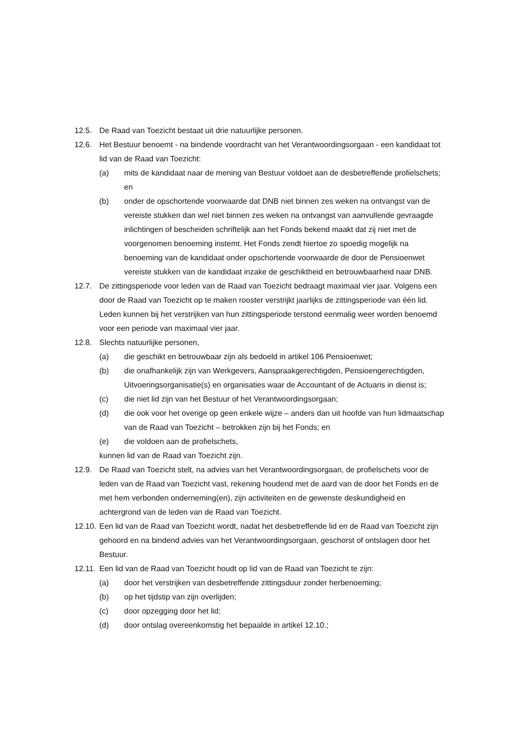12.5. De Raad van Toezicht bestaat uit drie natuurlijke personen.
12.6. Het Bestuur benoemt - na bindende voordracht van het Verantwoordingsorgaan - een kandidaat tot lid van de Raad van Toezicht:
(a) mits de kandidaat naar de mening van Bestuur voldoet aan de desbetreffende profielschets; en
(b) onder de opschortende voorwaarde dat DNB niet binnen zes weken na ontvangst van de vereiste stukken dan wel niet binnen zes weken na ontvangst van aanvullende gevraagde inlichtingen of bescheiden schriftelijk aan het Fonds bekend maakt dat zij niet met de voorgenomen benoeming instemt. Het Fonds zendt hiertoe zo spoedig mogelijk na benoeming van de kandidaat onder opschortende voorwaarde de door de Pensioenwet vereiste stukken van de kandidaat inzake de geschiktheid en betrouwbaarheid naar DNB.
12.7. De zittingsperiode voor leden van de Raad van Toezicht bedraagt maximaal vier jaar. Volgens een door de Raad van Toezicht op te maken rooster verstrijkt jaarlijks de zittingsperiode van één lid. Leden kunnen bij het verstrijken van hun zittingsperiode terstond eenmalig weer worden benoemd voor een periode van maximaal vier jaar.
12.8. Slechts natuurlijke personen,
(a) die geschikt en betrouwbaar zijn als bedoeld in artikel 106 Pensioenwet;
(b) die onafhankelijk zijn van Werkgevers, Aanspraakgerechtigden, Pensioengerechtigden, Uitvoeringsorganisatie(s) en organisaties waar de Accountant of de Actuaris in dienst is;
(c) die niet lid zijn van het Bestuur of het Verantwoordingsorgaan;
(d) die ook voor het overige op geen enkele wijze – anders dan uit hoofde van hun lidmaatschap van de Raad van Toezicht – betrokken zijn bij het Fonds; en
(e) die voldoen aan de profielschets,
kunnen lid van de Raad van Toezicht zijn.
12.9. De Raad van Toezicht stelt, na advies van het Verantwoordingsorgaan, de profielschets voor de leden van de Raad van Toezicht vast, rekening houdend met de aard van de door het Fonds en de met hem verbonden onderneming(en), zijn activiteiten en de gewenste deskundigheid en achtergrond van de leden van de Raad van Toezicht.
12.10.
Een lid van de Raad van Toezicht wordt, nadat het desbetreffende lid en de Raad van Toezicht zijn gehoord en na bindend advies van het Verantwoordingsorgaan, geschorst of ontslagen door het Bestuur.
12.11.
Een lid van de Raad van Toezicht houdt op lid van de Raad van Toezicht te zijn:
(a) door het verstrijken van desbetreffende zittingsduur zonder herbenoeming;
(b) op het tijdstip van zijn overlijden;
(c) door opzegging door het lid;
(d) door ontslag overeenkomstig het bepaalde in artikel 12.10.;